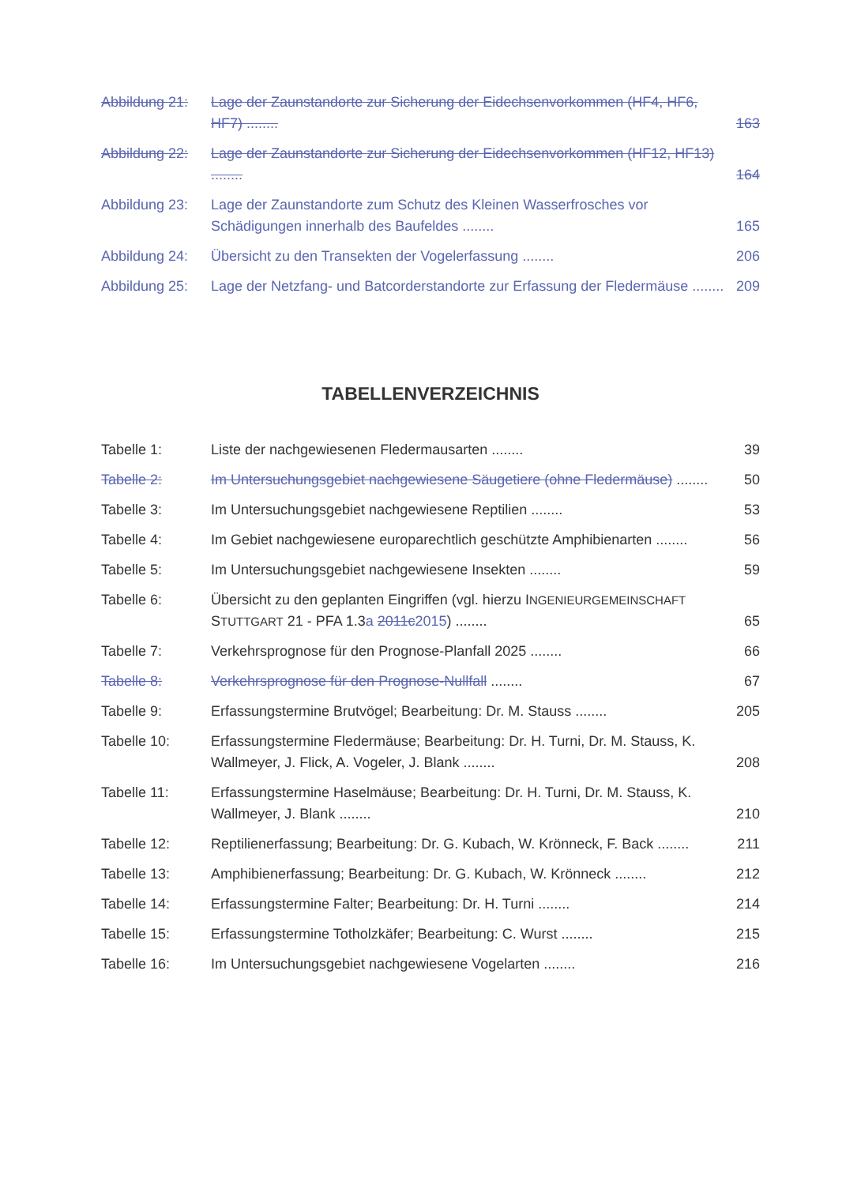Abbildung 21:
Lage der Zaunstandorte zur Sicherung der Eidechsenvorkommen (HF4, HF6, HF7) ........
163
Abbildung 22:
Lage der Zaunstandorte zur Sicherung der Eidechsenvorkommen (HF12, HF13) ........
164
Abbildung 23:
Lage der Zaunstandorte zum Schutz des Kleinen Wasserfrosches vor Schädigungen innerhalb des Baufeldes ........
165
Abbildung 24:
Übersicht zu den Transekten der Vogelerfassung ........
206
Abbildung 25:
Lage der Netzfang- und Batcorderstandorte zur Erfassung der Fledermäuse ........
209
TABELLENVERZEICHNIS
Tabelle 1: Liste der nachgewiesenen Fledermausarten ........
39
Tabelle 2: Im Untersuchungsgebiet nachgewiesene Säugetiere (ohne Fledermäuse) ........
50
Tabelle 3: Im Untersuchungsgebiet nachgewiesene Reptilien ........
53
Tabelle 4: Im Gebiet nachgewiesene europarechtlich geschützte Amphibienarten ........
56
Tabelle 5: Im Untersuchungsgebiet nachgewiesene Insekten ........
59
Tabelle 6: Übersicht zu den geplanten Eingriffen (vgl. hierzu INGENIEURGEMEINSCHAFT STUTTGART 21 - PFA 1.3a 2011c 2015) ........
65
Tabelle 7: Verkehrsprognose für den Prognose-Planfall 2025 ........
66
Tabelle 8: Verkehrsprognose für den Prognose-Nullfall ........
67
Tabelle 9: Erfassungstermine Brutvögel; Bearbeitung: Dr. M. Stauss ........
205
Tabelle 10: Erfassungstermine Fledermäuse; Bearbeitung: Dr. H. Turni, Dr. M. Stauss, K. Wallmeyer, J. Flick, A. Vogeler, J. Blank ........
208
Tabelle 11: Erfassungstermine Haselmäuse; Bearbeitung: Dr. H. Turni, Dr. M. Stauss, K. Wallmeyer, J. Blank ........
210
Tabelle 12: Reptilienerfassung; Bearbeitung: Dr. G. Kubach, W. Krönneck, F. Back ........
211
Tabelle 13: Amphibienerfassung; Bearbeitung: Dr. G. Kubach, W. Krönneck ........
212
Tabelle 14: Erfassungstermine Falter; Bearbeitung: Dr. H. Turni ........
214
Tabelle 15: Erfassungstermine Totholzkäfer; Bearbeitung: C. Wurst ........
215
Tabelle 16: Im Untersuchungsgebiet nachgewiesene Vogelarten ........
216